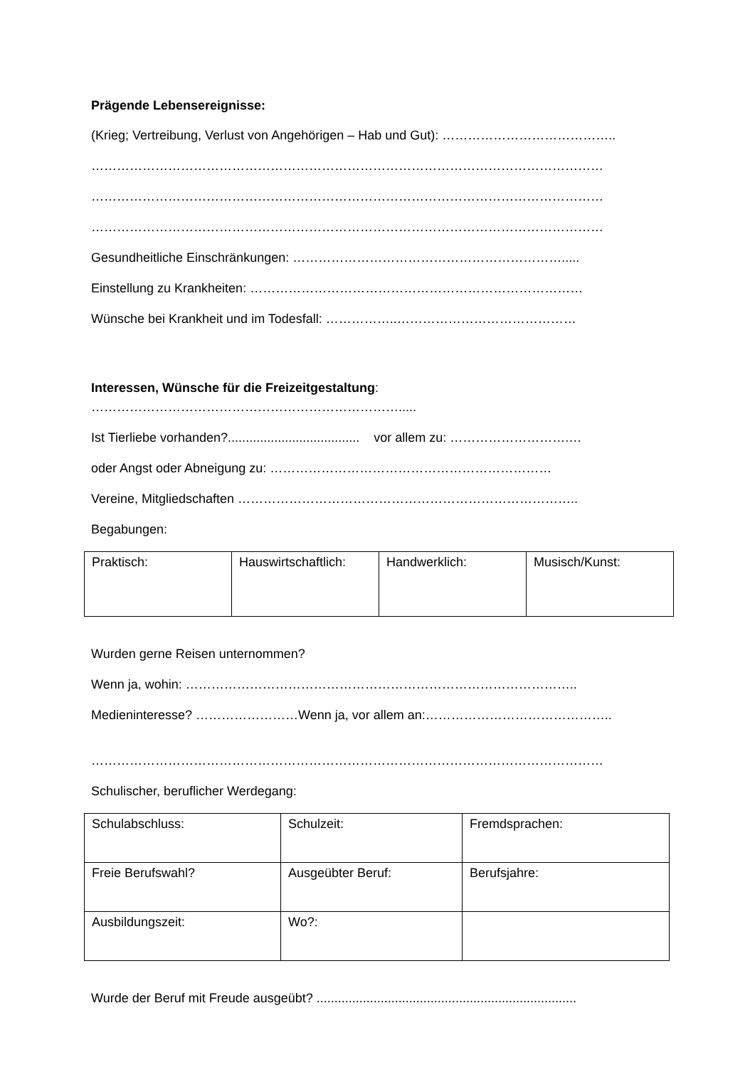Prägende Lebensereignisse:
(Krieg; Vertreibung, Verlust von Angehörigen – Hab und Gut): …………………………………..
…………………………………………………………………………………………………………
…………………………………………………………………………………………………………
…………………………………………………………………………………………………………
Gesundheitliche Einschränkungen: ……………………………………………………….....
Einstellung zu Krankheiten: ……………………………………………………………………
Wünsche bei Krankheit und im Todesfall: ……………..……………………………………
Interessen, Wünsche für die Freizeitgestaltung:
……………………………………………………………….....
Ist Tierliebe vorhanden?..................................... vor allem zu: ……………………….…
oder Angst oder Abneigung zu: …………………………………………………………
Vereine, Mitgliedschaften ……………………………………………………………………..
Begabungen:
| Praktisch: | Hauswirtschaftlich: | Handwerklich: | Musisch/Kunst: |
Wurden gerne Reisen unternommen?
Wenn ja, wohin: ………………………………………………………………………………..
Medieninteresse? ……………………Wenn ja, vor allem an:……………………………………..
…………………………………………………………………………………………………………
Schulischer, beruflicher Werdegang:
| Schulabschluss: | Schulzeit: | Fremdsprachen: |
| Freie Berufswahl? | Ausgeübter Beruf: | Berufsjahre: |
| Ausbildungszeit: | Wo?: | |
Wurde der Beruf mit Freude ausgeübt? .........................................................................